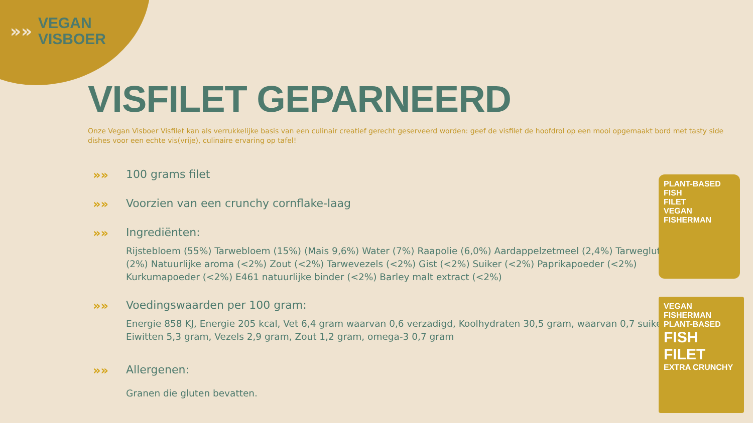»»
VEGAN
VISBOER
VISFILET GEPARNEERD
Onze Vegan Visboer Visfilet kan als verrukkelijke basis van een culinair creatief gerecht geserveerd worden: geef de visfilet de hoofdrol op een mooi opgemaakt bord met tasty side dishes voor een echte vis(vrije), culinaire ervaring op tafel!
»» 100 grams filet
»» Voorzien van een crunchy cornflake-laag
»» Ingrediënten:
Rijstebloem (55%) Tarwebloem (15%) (Mais 9,6%) Water (7%) Raapolie (6,0%) Aardappelzetmeel (2,4%) Tarwegluten (2%) Natuurlijke aroma (<2%) Zout (<2%) Tarwevezels (<2%) Gist (<2%) Suiker (<2%) Paprikapoeder (<2%) Kurkumapoeder (<2%) E461 natuurlijke binder (<2%) Barley malt extract (<2%)
»» Voedingswaarden per 100 gram:
Energie 858 KJ, Energie 205 kcal, Vet 6,4 gram waarvan 0,6 verzadigd, Koolhydraten 30,5 gram, waarvan 0,7 suiker, Eiwitten 5,3 gram, Vezels 2,9 gram, Zout 1,2 gram, omega-3 0,7 gram
»» Allergenen:
Granen die gluten bevatten.
PLANT-BASED
FISH
FILET
VEGAN FISHERMAN
VEGAN FISHERMAN
PLANT-BASED
FISH
FILET
EXTRA CRUNCHY